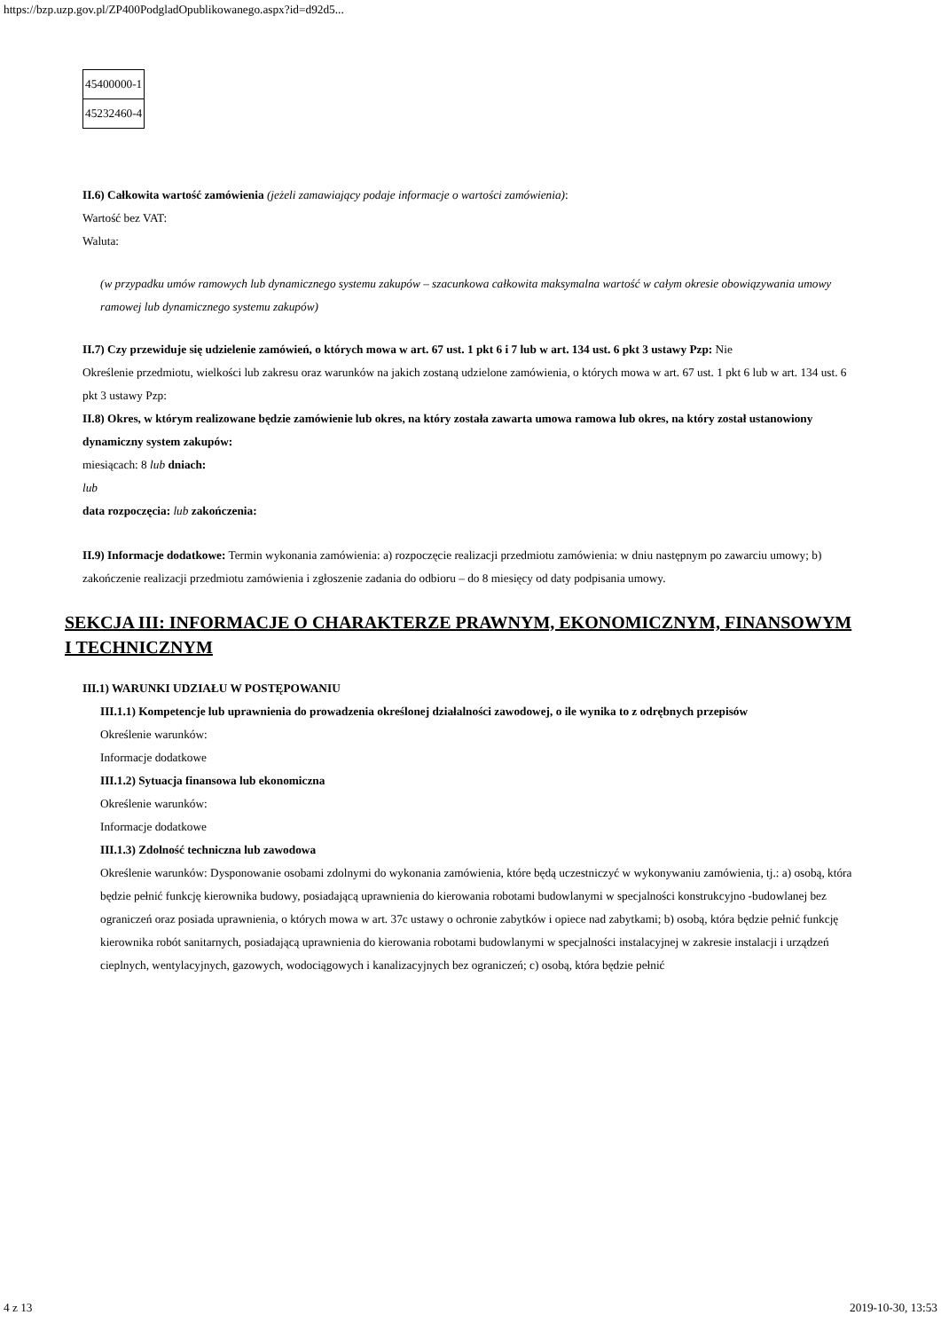https://bzp.uzp.gov.pl/ZP400PodgladOpublikowanego.aspx?id=d92d5...
| 45400000-1 |
| 45232460-4 |
II.6) Całkowita wartość zamówienia (jeżeli zamawiający podaje informacje o wartości zamówienia):
Wartość bez VAT:
Waluta:
(w przypadku umów ramowych lub dynamicznego systemu zakupów – szacunkowa całkowita maksymalna wartość w całym okresie obowiązywania umowy ramowej lub dynamicznego systemu zakupów)
II.7) Czy przewiduje się udzielenie zamówień, o których mowa w art. 67 ust. 1 pkt 6 i 7 lub w art. 134 ust. 6 pkt 3 ustawy Pzp: Nie
Określenie przedmiotu, wielkości lub zakresu oraz warunków na jakich zostaną udzielone zamówienia, o których mowa w art. 67 ust. 1 pkt 6 lub w art. 134 ust. 6 pkt 3 ustawy Pzp:
II.8) Okres, w którym realizowane będzie zamówienie lub okres, na który została zawarta umowa ramowa lub okres, na który został ustanowiony dynamiczny system zakupów:
miesiącach: 8 lub dniach:
lub
data rozpoczęcia: lub zakończenia:
II.9) Informacje dodatkowe: Termin wykonania zamówienia: a) rozpoczęcie realizacji przedmiotu zamówienia: w dniu następnym po zawarciu umowy; b) zakończenie realizacji przedmiotu zamówienia i zgłoszenie zadania do odbioru – do 8 miesięcy od daty podpisania umowy.
SEKCJA III: INFORMACJE O CHARAKTERZE PRAWNYM, EKONOMICZNYM, FINANSOWYM I TECHNICZNYM
III.1) WARUNKI UDZIAŁU W POSTĘPOWANIU
III.1.1) Kompetencje lub uprawnienia do prowadzenia określonej działalności zawodowej, o ile wynika to z odrębnych przepisów
Określenie warunków:
Informacje dodatkowe
III.1.2) Sytuacja finansowa lub ekonomiczna
Określenie warunków:
Informacje dodatkowe
III.1.3) Zdolność techniczna lub zawodowa
Określenie warunków: Dysponowanie osobami zdolnymi do wykonania zamówienia, które będą uczestniczyć w wykonywaniu zamówienia, tj.: a) osobą, która będzie pełnić funkcję kierownika budowy, posiadającą uprawnienia do kierowania robotami budowlanymi w specjalności konstrukcyjno -budowlanej bez ograniczeń oraz posiada uprawnienia, o których mowa w art. 37c ustawy o ochronie zabytków i opiece nad zabytkami; b) osobą, która będzie pełnić funkcję kierownika robót sanitarnych, posiadającą uprawnienia do kierowania robotami budowlanymi w specjalności instalacyjnej w zakresie instalacji i urządzeń cieplnych, wentylacyjnych, gazowych, wodociągowych i kanalizacyjnych bez ograniczeń; c) osobą, która będzie pełnić
4 z 13 2019-10-30, 13:53